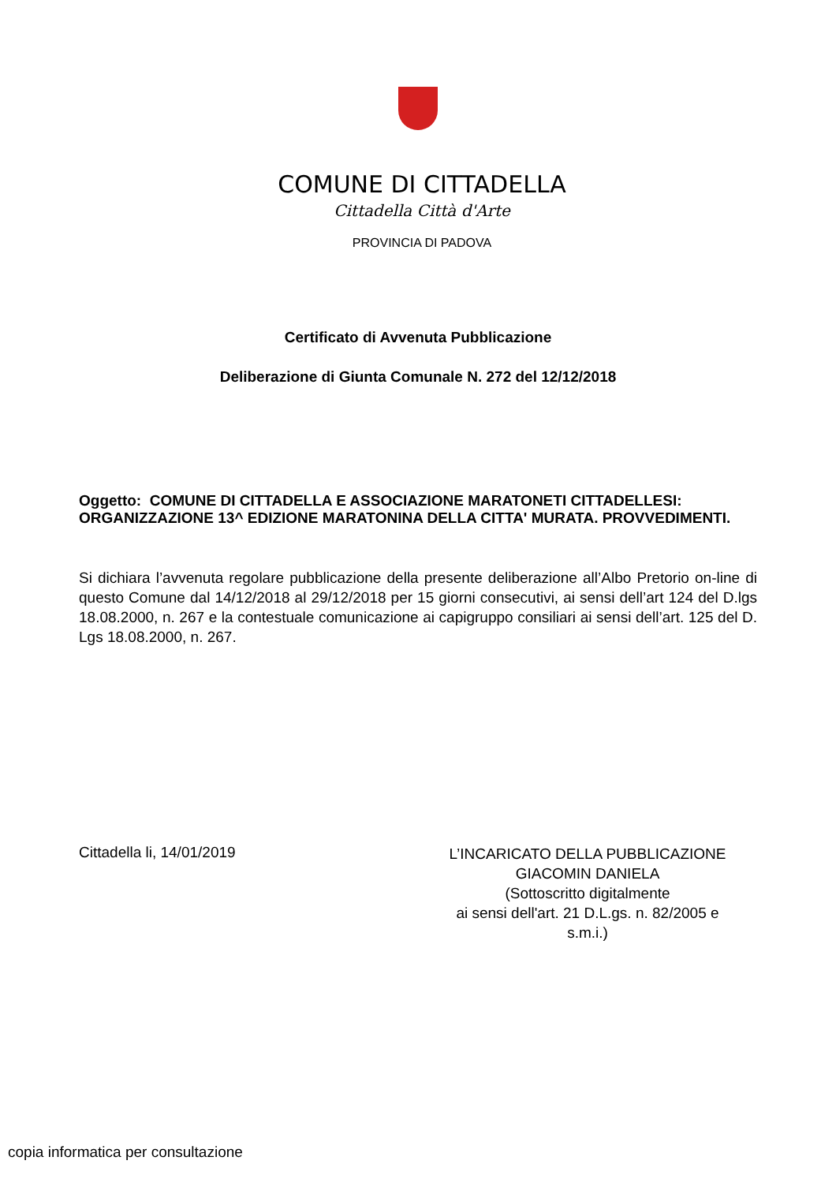COMUNE DI CITTADELLA
Cittadella Città d'Arte
PROVINCIA DI PADOVA
Certificato di Avvenuta Pubblicazione
Deliberazione di Giunta Comunale N. 272 del 12/12/2018
Oggetto: COMUNE DI CITTADELLA E ASSOCIAZIONE MARATONETI CITTADELLESI: ORGANIZZAZIONE 13^ EDIZIONE MARATONINA DELLA CITTA' MURATA. PROVVEDIMENTI.
Si dichiara l’avvenuta regolare pubblicazione della presente deliberazione all’Albo Pretorio on-line di questo Comune dal 14/12/2018 al 29/12/2018 per 15 giorni consecutivi, ai sensi dell’art 124 del D.lgs 18.08.2000, n. 267 e la contestuale comunicazione ai capigruppo consiliari ai sensi dell’art. 125 del D. Lgs 18.08.2000, n. 267.
Cittadella li, 14/01/2019
L’INCARICATO DELLA PUBBLICAZIONE
GIACOMIN DANIELA
(Sottoscritto digitalmente
ai sensi dell'art. 21 D.L.gs. n. 82/2005 e
s.m.i.)
copia informatica per consultazione